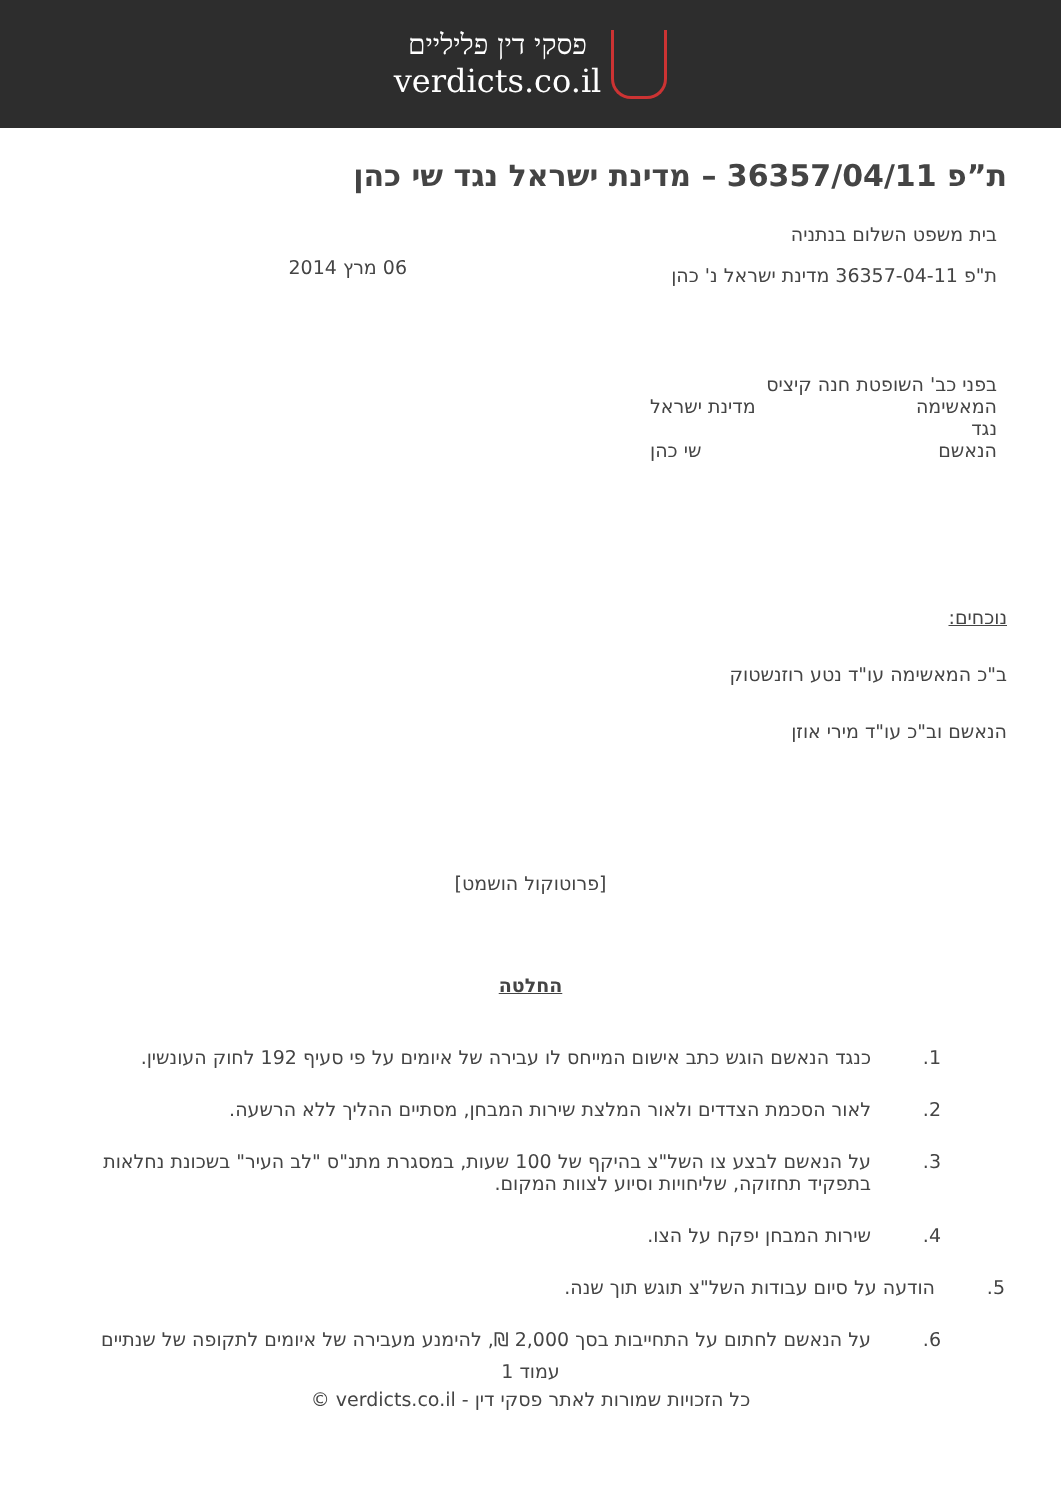פסקי דין פליליים
verdicts.co.il
ת”פ 36357/04/11 – מדינת ישראל נגד שי כהן
בית משפט השלום בנתניה
ת"פ 36357-04-11 מדינת ישראל נ' כהן
06 מרץ 2014
בפני כב' השופטת חנה קיציס
המאשימה מדינת ישראל
נגד
הנאשם שי כהן
נוכחים:
ב"כ המאשימה עו"ד נטע רוזנשטוק
הנאשם וב"כ עו"ד מירי אוזן
[פרוטוקול הושמט]
החלטה
1. כנגד הנאשם הוגש כתב אישום המייחס לו עבירה של איומים על פי סעיף 192 לחוק העונשין.
2. לאור הסכמת הצדדים ולאור המלצת שירות המבחן, מסתיים ההליך ללא הרשעה.
3. על הנאשם לבצע צו השל"צ בהיקף של 100 שעות, במסגרת מתנ"ס "לב העיר" בשכונת נחלאות בתפקיד תחזוקה, שליחויות וסיוע לצוות המקום.
4. שירות המבחן יפקח על הצו.
5. הודעה על סיום עבודות השל"צ תוגש תוך שנה.
6. על הנאשם לחתום על התחייבות בסך 2,000 ₪, להימנע מעבירה של איומים לתקופה של שנתיים
עמוד 1
כל הזכויות שמורות לאתר פסקי דין - verdicts.co.il ©